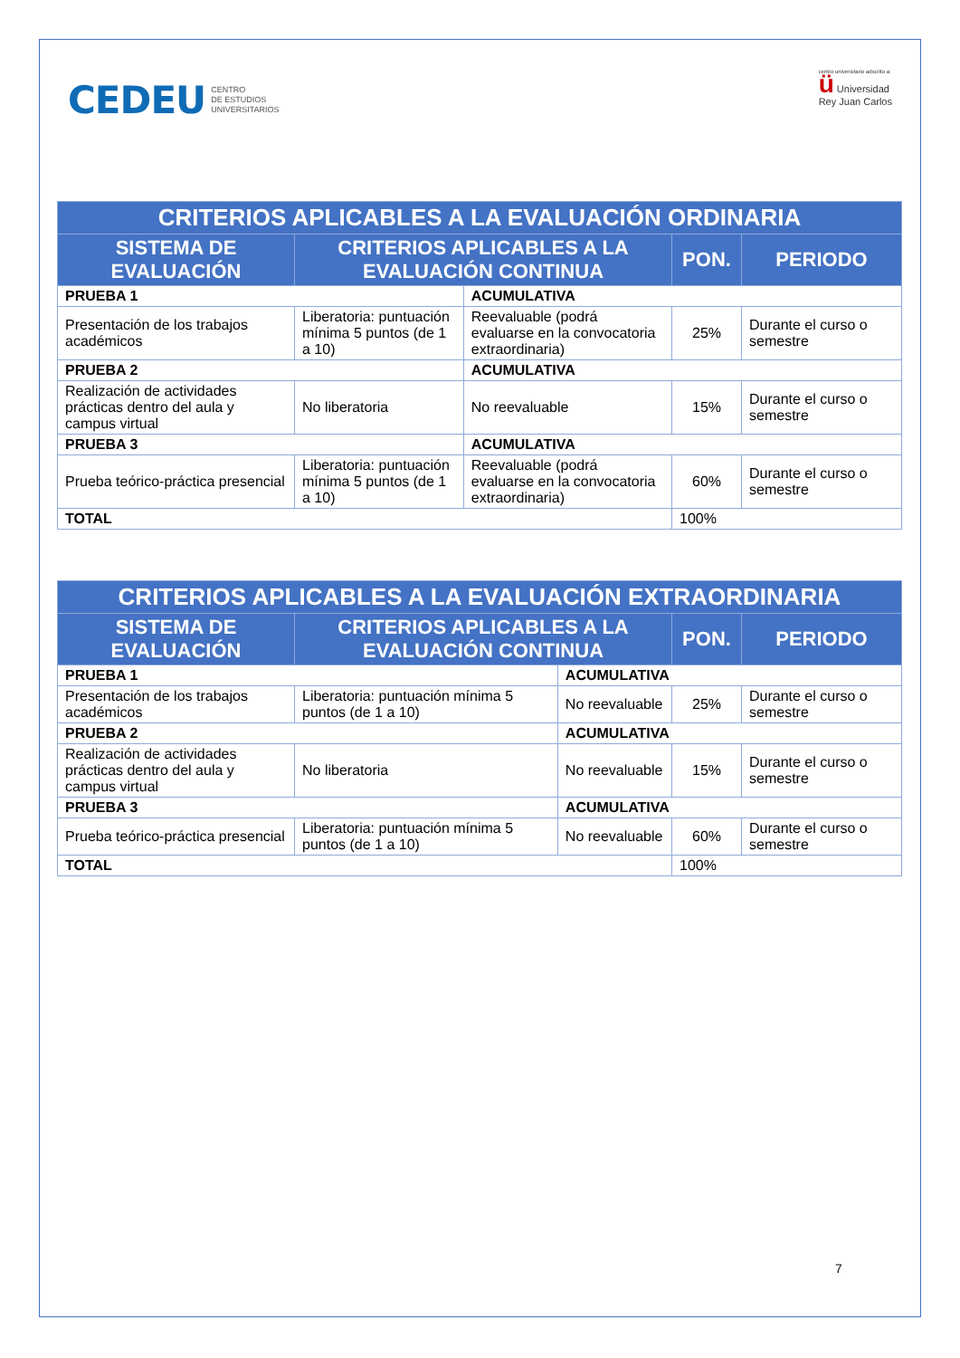CEDEU CENTRO
DE ESTUDIOS
UNIVERSITARIOS
centro universitario adscrito a:
ü Universidad
Rey Juan Carlos
| CRITERIOS APLICABLES A LA EVALUACIÓN ORDINARIA | | | | |
| --- | --- | --- | --- | --- |
| SISTEMA DE EVALUACIÓN | CRITERIOS APLICABLES A LA EVALUACIÓN CONTINUA | | PON. | PERIODO |
| PRUEBA 1 | | ACUMULATIVA | | |
| Presentación de los trabajos académicos | Liberatoria: puntuación mínima 5 puntos (de 1 a 10) | Reevaluable (podrá evaluarse en la convocatoria extraordinaria) | 25% | Durante el curso o semestre |
| PRUEBA 2 | | ACUMULATIVA | | |
| Realización de actividades prácticas dentro del aula y campus virtual | No liberatoria | No reevaluable | 15% | Durante el curso o semestre |
| PRUEBA 3 | | ACUMULATIVA | | |
| Prueba teórico-práctica presencial | Liberatoria: puntuación mínima 5 puntos (de 1 a 10) | Reevaluable (podrá evaluarse en la convocatoria extraordinaria) | 60% | Durante el curso o semestre |
| TOTAL | | | 100% | |
| CRITERIOS APLICABLES A LA EVALUACIÓN EXTRAORDINARIA | | | | |
| --- | --- | --- | --- | --- |
| SISTEMA DE EVALUACIÓN | CRITERIOS APLICABLES A LA EVALUACIÓN CONTINUA | | PON. | PERIODO |
| PRUEBA 1 | | ACUMULATIVA | | |
| Presentación de los trabajos académicos | Liberatoria: puntuación mínima 5 puntos (de 1 a 10) | No reevaluable | 25% | Durante el curso o semestre |
| PRUEBA 2 | | ACUMULATIVA | | |
| Realización de actividades prácticas dentro del aula y campus virtual | No liberatoria | No reevaluable | 15% | Durante el curso o semestre |
| PRUEBA 3 | | ACUMULATIVA | | |
| Prueba teórico-práctica presencial | Liberatoria: puntuación mínima 5 puntos (de 1 a 10) | No reevaluable | 60% | Durante el curso o semestre |
| TOTAL | | | 100% | |
7